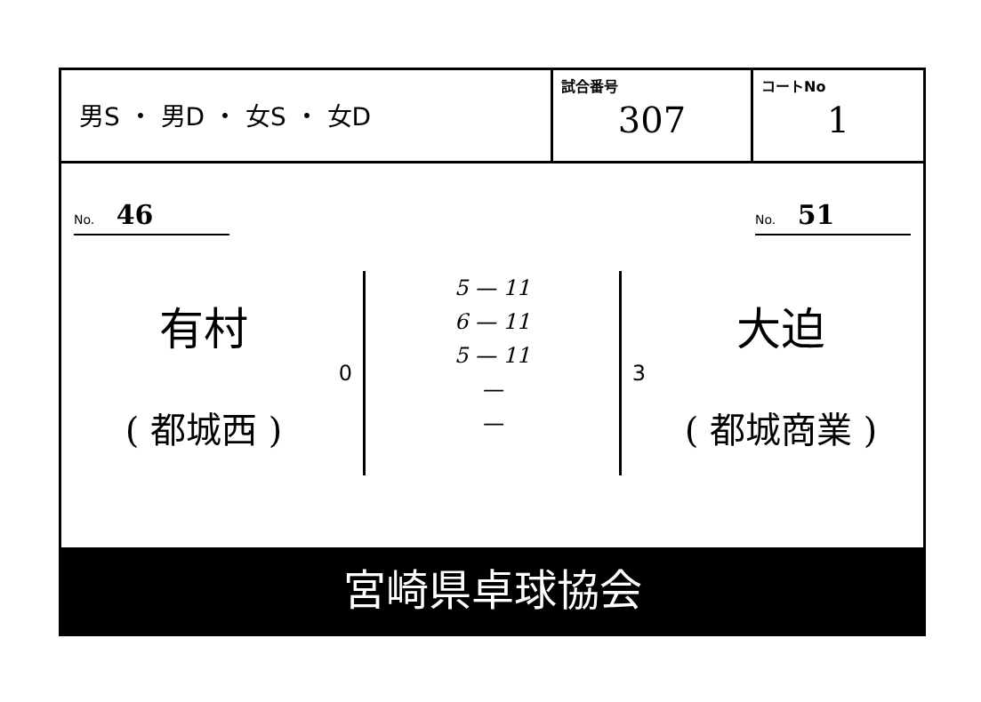| 男S ・ 男D ・ 女S ・ 女D | 試合番号 307 | コートNo 1 |
No. 46
No. 51
有村
( 都城西 )
0
5 — 11
6 — 11
5 — 11
—
—
3
大迫
( 都城商業 )
宮崎県卓球協会